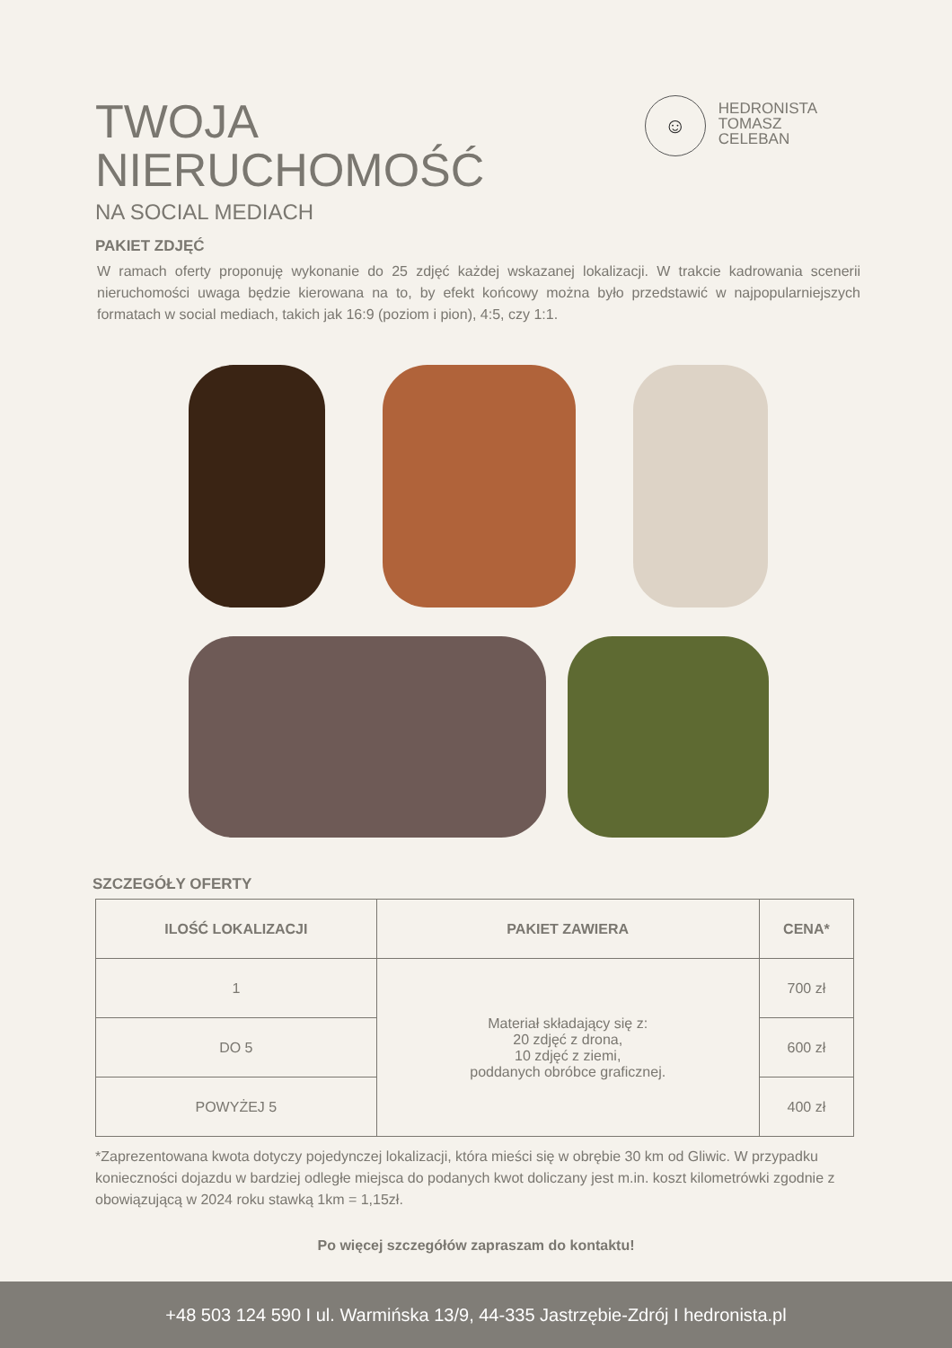TWOJA
NIERUCHOMOŚĆ
NA SOCIAL MEDIACH
☺
HEDRONISTA
TOMASZ
CELEBAN
PAKIET ZDJĘĆ
W ramach oferty proponuję wykonanie do 25 zdjęć każdej wskazanej lokalizacji. W trakcie kadrowania scenerii nieruchomości uwaga będzie kierowana na to, by efekt końcowy można było przedstawić w najpopularniejszych formatach w social mediach, takich jak 16:9 (poziom i pion), 4:5, czy 1:1.
SZCZEGÓŁY OFERTY
| ILOŚĆ LOKALIZACJI | PAKIET ZAWIERA | CENA* |
| --- | --- | --- |
| 1 | Materiał składający się z: 20 zdjęć z drona, 10 zdjęć z ziemi, poddanych obróbce graficznej. | 700 zł |
| DO 5 | | 600 zł |
| POWYŻEJ 5 | | 400 zł |
*Zaprezentowana kwota dotyczy pojedynczej lokalizacji, która mieści się w obrębie 30 km od Gliwic. W przypadku konieczności dojazdu w bardziej odległe miejsca do podanych kwot doliczany jest m.in. koszt kilometrówki zgodnie z obowiązującą w 2024 roku stawką 1km = 1,15zł.
Po więcej szczegółów zapraszam do kontaktu!
+48 503 124 590 I ul. Warmińska 13/9, 44-335 Jastrzębie-Zdrój I hedronista.pl